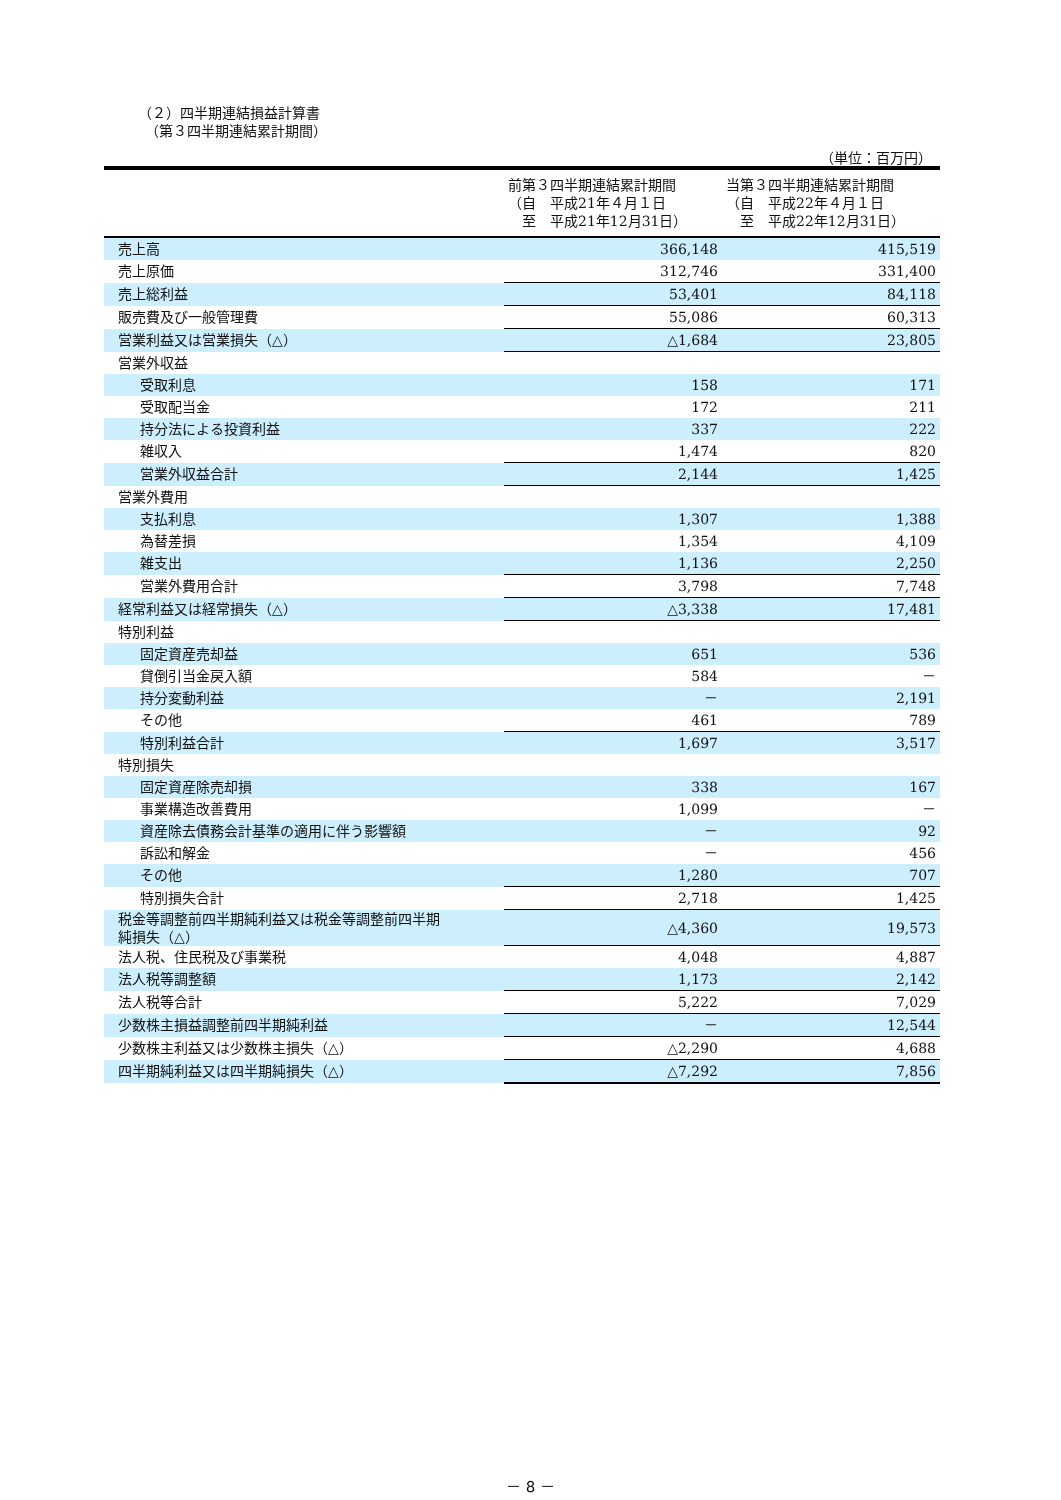（２）四半期連結損益計算書
　（第３四半期連結累計期間）
（単位：百万円）
| | 前第３四半期連結累計期間 （自 平成21年４月１日 至 平成21年12月31日） | 当第３四半期連結累計期間 （自 平成22年４月１日 至 平成22年12月31日） |
| --- | --- | --- |
| 売上高 | 366,148 | 415,519 |
| 売上原価 | 312,746 | 331,400 |
| 売上総利益 | 53,401 | 84,118 |
| 販売費及び一般管理費 | 55,086 | 60,313 |
| 営業利益又は営業損失（△） | △1,684 | 23,805 |
| 営業外収益 | | |
| 受取利息 | 158 | 171 |
| 受取配当金 | 172 | 211 |
| 持分法による投資利益 | 337 | 222 |
| 雑収入 | 1,474 | 820 |
| 営業外収益合計 | 2,144 | 1,425 |
| 営業外費用 | | |
| 支払利息 | 1,307 | 1,388 |
| 為替差損 | 1,354 | 4,109 |
| 雑支出 | 1,136 | 2,250 |
| 営業外費用合計 | 3,798 | 7,748 |
| 経常利益又は経常損失（△） | △3,338 | 17,481 |
| 特別利益 | | |
| 固定資産売却益 | 651 | 536 |
| 貸倒引当金戻入額 | 584 | － |
| 持分変動利益 | － | 2,191 |
| その他 | 461 | 789 |
| 特別利益合計 | 1,697 | 3,517 |
| 特別損失 | | |
| 固定資産除売却損 | 338 | 167 |
| 事業構造改善費用 | 1,099 | － |
| 資産除去債務会計基準の適用に伴う影響額 | － | 92 |
| 訴訟和解金 | － | 456 |
| その他 | 1,280 | 707 |
| 特別損失合計 | 2,718 | 1,425 |
| 税金等調整前四半期純利益又は税金等調整前四半期 純損失（△） | △4,360 | 19,573 |
| 法人税、住民税及び事業税 | 4,048 | 4,887 |
| 法人税等調整額 | 1,173 | 2,142 |
| 法人税等合計 | 5,222 | 7,029 |
| 少数株主損益調整前四半期純利益 | － | 12,544 |
| 少数株主利益又は少数株主損失（△） | △2,290 | 4,688 |
| 四半期純利益又は四半期純損失（△） | △7,292 | 7,856 |
－ 8 －